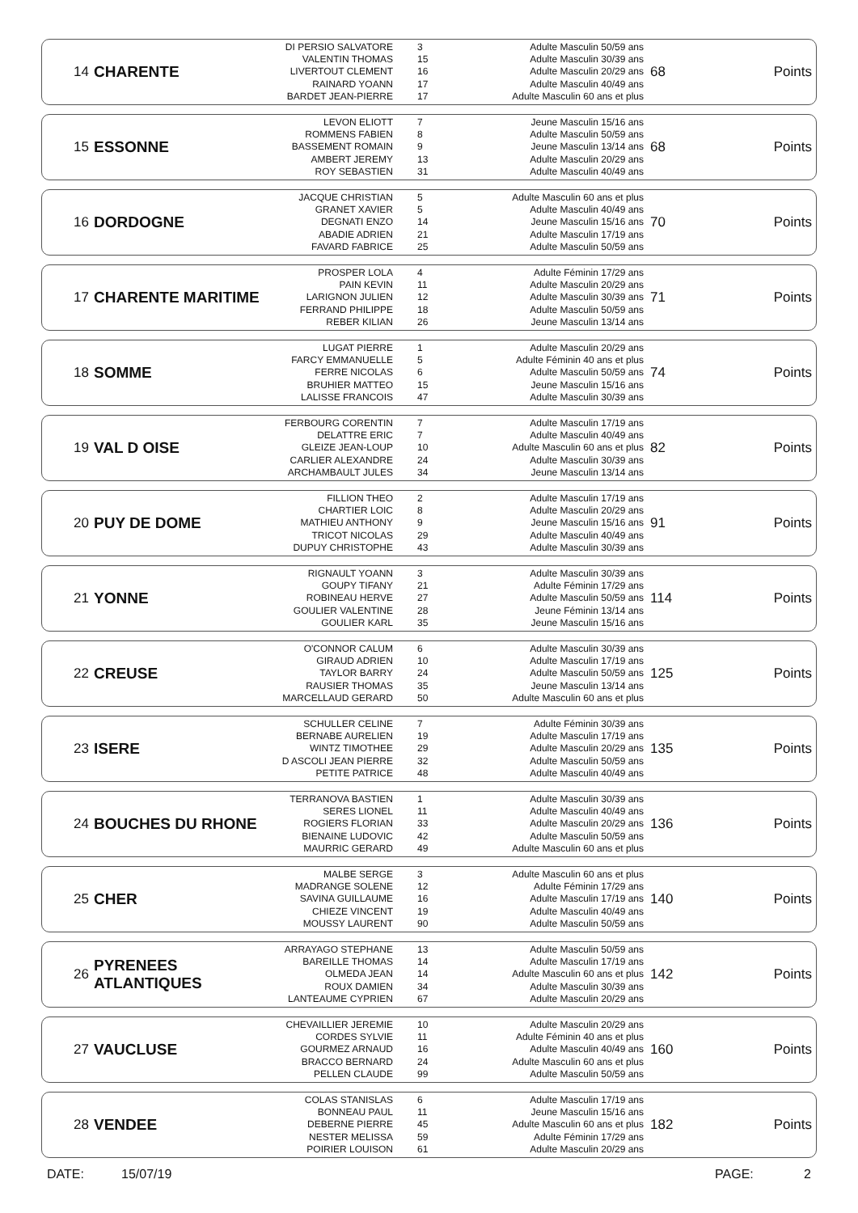| 14 | CHARENTE | DI PERSIO SALVATORE VALENTIN THOMAS LIVERTOUT CLEMENT RAINARD YOANN BARDET JEAN-PIERRE | 3 15 16 17 17 | Adulte Masculin 50/59 ans Adulte Masculin 30/39 ans Adulte Masculin 20/29 ans Adulte Masculin 40/49 ans Adulte Masculin 60 ans et plus | 68 | Points |
| 15 | ESSONNE | LEVON ELIOTT ROMMENS FABIEN BASSEMENT ROMAIN AMBERT JEREMY ROY SEBASTIEN | 7 8 9 13 31 | Jeune Masculin 15/16 ans Adulte Masculin 50/59 ans Jeune Masculin 13/14 ans Adulte Masculin 20/29 ans Adulte Masculin 40/49 ans | 68 | Points |
| 16 | DORDOGNE | JACQUE CHRISTIAN GRANET XAVIER DEGNATI ENZO ABADIE ADRIEN FAVARD FABRICE | 5 5 14 21 25 | Adulte Masculin 60 ans et plus Adulte Masculin 40/49 ans Jeune Masculin 15/16 ans Adulte Masculin 17/19 ans Adulte Masculin 50/59 ans | 70 | Points |
| 17 | CHARENTE MARITIME | PROSPER LOLA PAIN KEVIN LARIGNON JULIEN FERRAND PHILIPPE REBER KILIAN | 4 11 12 18 26 | Adulte Féminin 17/29 ans Adulte Masculin 20/29 ans Adulte Masculin 30/39 ans Adulte Masculin 50/59 ans Jeune Masculin 13/14 ans | 71 | Points |
| 18 | SOMME | LUGAT PIERRE FARCY EMMANUELLE FERRE NICOLAS BRUHIER MATTEO LALISSE FRANCOIS | 1 5 6 15 47 | Adulte Masculin 20/29 ans Adulte Féminin 40 ans et plus Adulte Masculin 50/59 ans Jeune Masculin 15/16 ans Adulte Masculin 30/39 ans | 74 | Points |
| 19 | VAL D OISE | FERBOURG CORENTIN DELATTRE ERIC GLEIZE JEAN-LOUP CARLIER ALEXANDRE ARCHAMBAULT JULES | 7 7 10 24 34 | Adulte Masculin 17/19 ans Adulte Masculin 40/49 ans Adulte Masculin 60 ans et plus Adulte Masculin 30/39 ans Jeune Masculin 13/14 ans | 82 | Points |
| 20 | PUY DE DOME | FILLION THEO CHARTIER LOIC MATHIEU ANTHONY TRICOT NICOLAS DUPUY CHRISTOPHE | 2 8 9 29 43 | Adulte Masculin 17/19 ans Adulte Masculin 20/29 ans Jeune Masculin 15/16 ans Adulte Masculin 40/49 ans Adulte Masculin 30/39 ans | 91 | Points |
| 21 | YONNE | RIGNAULT YOANN GOUPY TIFANY ROBINEAU HERVE GOULIER VALENTINE GOULIER KARL | 3 21 27 28 35 | Adulte Masculin 30/39 ans Adulte Féminin 17/29 ans Adulte Masculin 50/59 ans Jeune Féminin 13/14 ans Jeune Masculin 15/16 ans | 114 | Points |
| 22 | CREUSE | O'CONNOR CALUM GIRAUD ADRIEN TAYLOR BARRY RAUSIER THOMAS MARCELLAUD GERARD | 6 10 24 35 50 | Adulte Masculin 30/39 ans Adulte Masculin 17/19 ans Adulte Masculin 50/59 ans Jeune Masculin 13/14 ans Adulte Masculin 60 ans et plus | 125 | Points |
| 23 | ISERE | SCHULLER CELINE BERNABE AURELIEN WINTZ TIMOTHEE D ASCOLI JEAN PIERRE PETITE PATRICE | 7 19 29 32 48 | Adulte Féminin 30/39 ans Adulte Masculin 17/19 ans Adulte Masculin 20/29 ans Adulte Masculin 50/59 ans Adulte Masculin 40/49 ans | 135 | Points |
| 24 | BOUCHES DU RHONE | TERRANOVA BASTIEN SERES LIONEL ROGIERS FLORIAN BIENAINE LUDOVIC MAURRIC GERARD | 1 11 33 42 49 | Adulte Masculin 30/39 ans Adulte Masculin 40/49 ans Adulte Masculin 20/29 ans Adulte Masculin 50/59 ans Adulte Masculin 60 ans et plus | 136 | Points |
| 25 | CHER | MALBE SERGE MADRANGE SOLENE SAVINA GUILLAUME CHIEZE VINCENT MOUSSY LAURENT | 3 12 16 19 90 | Adulte Masculin 60 ans et plus Adulte Féminin 17/29 ans Adulte Masculin 17/19 ans Adulte Masculin 40/49 ans Adulte Masculin 50/59 ans | 140 | Points |
| 26 | PYRENEES ATLANTIQUES | ARRAYAGO STEPHANE BAREILLE THOMAS OLMEDA JEAN ROUX DAMIEN LANTEAUME CYPRIEN | 13 14 14 34 67 | Adulte Masculin 50/59 ans Adulte Masculin 17/19 ans Adulte Masculin 60 ans et plus Adulte Masculin 30/39 ans Adulte Masculin 20/29 ans | 142 | Points |
| 27 | VAUCLUSE | CHEVAILLIER JEREMIE CORDES SYLVIE GOURMEZ ARNAUD BRACCO BERNARD PELLEN CLAUDE | 10 11 16 24 99 | Adulte Masculin 20/29 ans Adulte Féminin 40 ans et plus Adulte Masculin 40/49 ans Adulte Masculin 60 ans et plus Adulte Masculin 50/59 ans | 160 | Points |
| 28 | VENDEE | COLAS STANISLAS BONNEAU PAUL DEBERNE PIERRE NESTER MELISSA POIRIER LOUISON | 6 11 45 59 61 | Adulte Masculin 17/19 ans Jeune Masculin 15/16 ans Adulte Masculin 60 ans et plus Adulte Féminin 17/29 ans Adulte Masculin 20/29 ans | 182 | Points |
DATE: 15/07/19 PAGE: 2